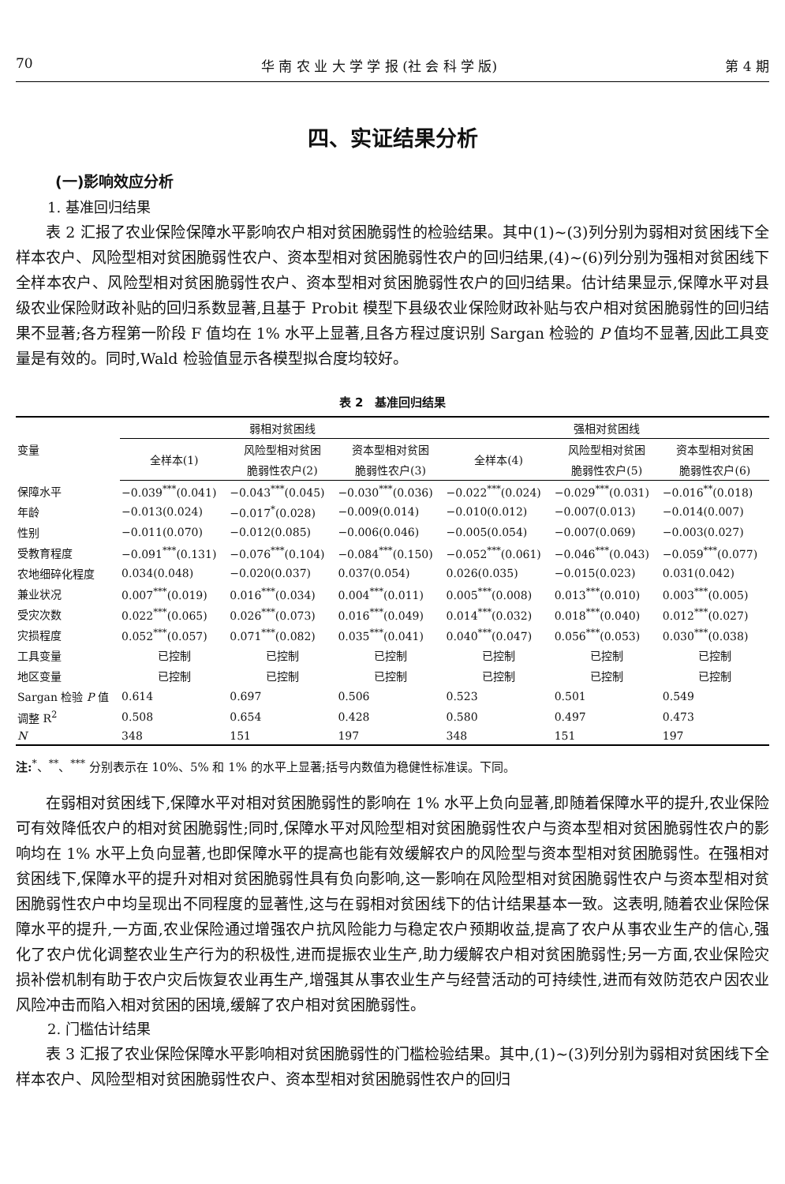70 华 南 农 业 大 学 学 报 (社 会 科 学 版) 第 4 期
四、实证结果分析
(一)影响效应分析
1. 基准回归结果
表 2 汇报了农业保险保障水平影响农户相对贫困脆弱性的检验结果。其中(1)~(3)列分别为弱相对贫困线下全样本农户、风险型相对贫困脆弱性农户、资本型相对贫困脆弱性农户的回归结果,(4)~(6)列分别为强相对贫困线下全样本农户、风险型相对贫困脆弱性农户、资本型相对贫困脆弱性农户的回归结果。估计结果显示,保障水平对县级农业保险财政补贴的回归系数显著,且基于 Probit 模型下县级农业保险财政补贴与农户相对贫困脆弱性的回归结果不显著;各方程第一阶段 F 值均在 1% 水平上显著,且各方程过度识别 Sargan 检验的 P 值均不显著,因此工具变量是有效的。同时,Wald 检验值显示各模型拟合度均较好。
表 2　基准回归结果
| 变量 | 弱相对贫困线 | | | 强相对贫困线 | | |
| --- | --- | --- | --- | --- | --- | --- |
| | 全样本(1) | 风险型相对贫困 | 资本型相对贫困 | 全样本(4) | 风险型相对贫困 | 资本型相对贫困 |
| | | 脆弱性农户(2) | 脆弱性农户(3) | | 脆弱性农户(5) | 脆弱性农户(6) |
| 保障水平 | −0.039<sup>***</sup>(0.041) | −0.043<sup>***</sup>(0.045) | −0.030<sup>***</sup>(0.036) | −0.022<sup>***</sup>(0.024) | −0.029<sup>***</sup>(0.031) | −0.016<sup>**</sup>(0.018) |
| 年龄 | −0.013(0.024) | −0.017<sup>*</sup>(0.028) | −0.009(0.014) | −0.010(0.012) | −0.007(0.013) | −0.014(0.007) |
| 性别 | −0.011(0.070) | −0.012(0.085) | −0.006(0.046) | −0.005(0.054) | −0.007(0.069) | −0.003(0.027) |
| 受教育程度 | −0.091<sup>***</sup>(0.131) | −0.076<sup>***</sup>(0.104) | −0.084<sup>***</sup>(0.150) | −0.052<sup>***</sup>(0.061) | −0.046<sup>***</sup>(0.043) | −0.059<sup>***</sup>(0.077) |
| 农地细碎化程度 | 0.034(0.048) | −0.020(0.037) | 0.037(0.054) | 0.026(0.035) | −0.015(0.023) | 0.031(0.042) |
| 兼业状况 | 0.007<sup>***</sup>(0.019) | 0.016<sup>***</sup>(0.034) | 0.004<sup>***</sup>(0.011) | 0.005<sup>***</sup>(0.008) | 0.013<sup>***</sup>(0.010) | 0.003<sup>***</sup>(0.005) |
| 受灾次数 | 0.022<sup>***</sup>(0.065) | 0.026<sup>***</sup>(0.073) | 0.016<sup>***</sup>(0.049) | 0.014<sup>***</sup>(0.032) | 0.018<sup>***</sup>(0.040) | 0.012<sup>***</sup>(0.027) |
| 灾损程度 | 0.052<sup>***</sup>(0.057) | 0.071<sup>***</sup>(0.082) | 0.035<sup>***</sup>(0.041) | 0.040<sup>***</sup>(0.047) | 0.056<sup>***</sup>(0.053) | 0.030<sup>***</sup>(0.038) |
| 工具变量 | 已控制 | 已控制 | 已控制 | 已控制 | 已控制 | 已控制 |
| 地区变量 | 已控制 | 已控制 | 已控制 | 已控制 | 已控制 | 已控制 |
| Sargan 检验 P 值 | 0.614 | 0.697 | 0.506 | 0.523 | 0.501 | 0.549 |
| 调整 R<sup>2</sup> | 0.508 | 0.654 | 0.428 | 0.580 | 0.497 | 0.473 |
| N | 348 | 151 | 197 | 348 | 151 | 197 |
注:<sup>*</sup>、<sup>**</sup>、<sup>***</sup> 分别表示在 10%、5% 和 1% 的水平上显著;括号内数值为稳健性标准误。下同。
在弱相对贫困线下,保障水平对相对贫困脆弱性的影响在 1% 水平上负向显著,即随着保障水平的提升,农业保险可有效降低农户的相对贫困脆弱性;同时,保障水平对风险型相对贫困脆弱性农户与资本型相对贫困脆弱性农户的影响均在 1% 水平上负向显著,也即保障水平的提高也能有效缓解农户的风险型与资本型相对贫困脆弱性。在强相对贫困线下,保障水平的提升对相对贫困脆弱性具有负向影响,这一影响在风险型相对贫困脆弱性农户与资本型相对贫困脆弱性农户中均呈现出不同程度的显著性,这与在弱相对贫困线下的估计结果基本一致。这表明,随着农业保险保障水平的提升,一方面,农业保险通过增强农户抗风险能力与稳定农户预期收益,提高了农户从事农业生产的信心,强化了农户优化调整农业生产行为的积极性,进而提振农业生产,助力缓解农户相对贫困脆弱性;另一方面,农业保险灾损补偿机制有助于农户灾后恢复农业再生产,增强其从事农业生产与经营活动的可持续性,进而有效防范农户因农业风险冲击而陷入相对贫困的困境,缓解了农户相对贫困脆弱性。
2. 门槛估计结果
表 3 汇报了农业保险保障水平影响相对贫困脆弱性的门槛检验结果。其中,(1)~(3)列分别为弱相对贫困线下全样本农户、风险型相对贫困脆弱性农户、资本型相对贫困脆弱性农户的回归